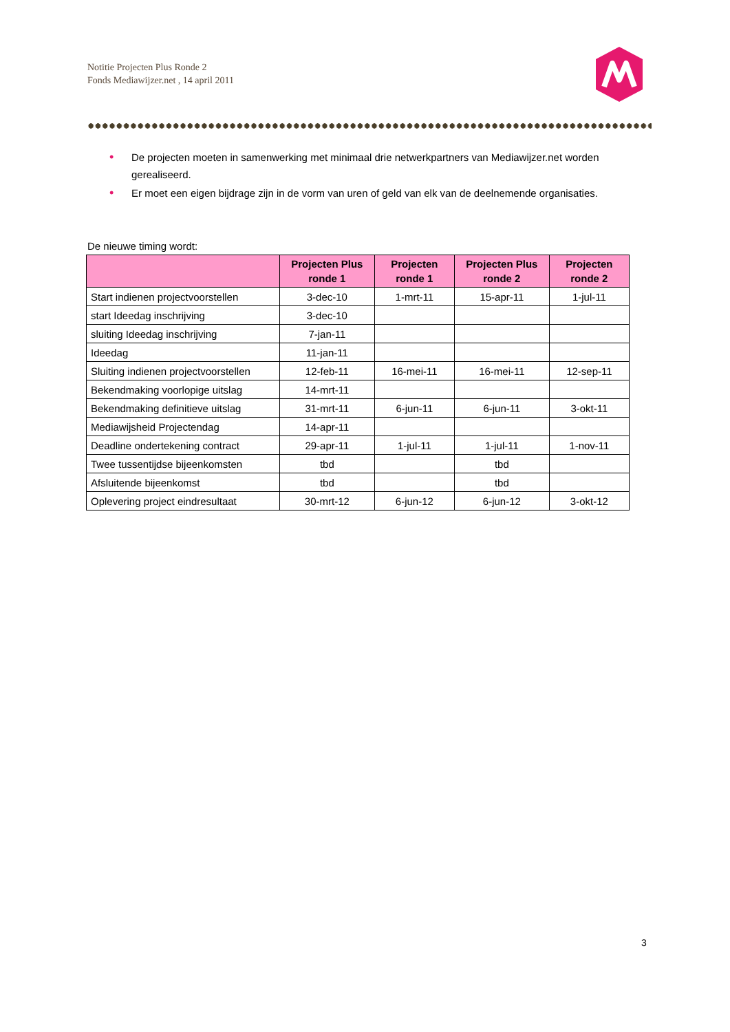Notitie Projecten Plus Ronde 2
Fonds Mediawijzer.net , 14 april 2011
• De projecten moeten in samenwerking met minimaal drie netwerkpartners van Mediawijzer.net worden gerealiseerd.
• Er moet een eigen bijdrage zijn in de vorm van uren of geld van elk van de deelnemende organisaties.
De nieuwe timing wordt:
| | Projecten Plus ronde 1 | Projecten ronde 1 | Projecten Plus ronde 2 | Projecten ronde 2 |
| --- | --- | --- | --- | --- |
| Start indienen projectvoorstellen | 3-dec-10 | 1-mrt-11 | 15-apr-11 | 1-jul-11 |
| start Ideedag inschrijving | 3-dec-10 | | | |
| sluiting Ideedag inschrijving | 7-jan-11 | | | |
| Ideedag | 11-jan-11 | | | |
| Sluiting indienen projectvoorstellen | 12-feb-11 | 16-mei-11 | 16-mei-11 | 12-sep-11 |
| Bekendmaking voorlopige uitslag | 14-mrt-11 | | | |
| Bekendmaking definitieve uitslag | 31-mrt-11 | 6-jun-11 | 6-jun-11 | 3-okt-11 |
| Mediawijsheid Projectendag | 14-apr-11 | | | |
| Deadline ondertekening contract | 29-apr-11 | 1-jul-11 | 1-jul-11 | 1-nov-11 |
| Twee tussentijdse bijeenkomsten | tbd | | tbd | |
| Afsluitende bijeenkomst | tbd | | tbd | |
| Oplevering project eindresultaat | 30-mrt-12 | 6-jun-12 | 6-jun-12 | 3-okt-12 |
3